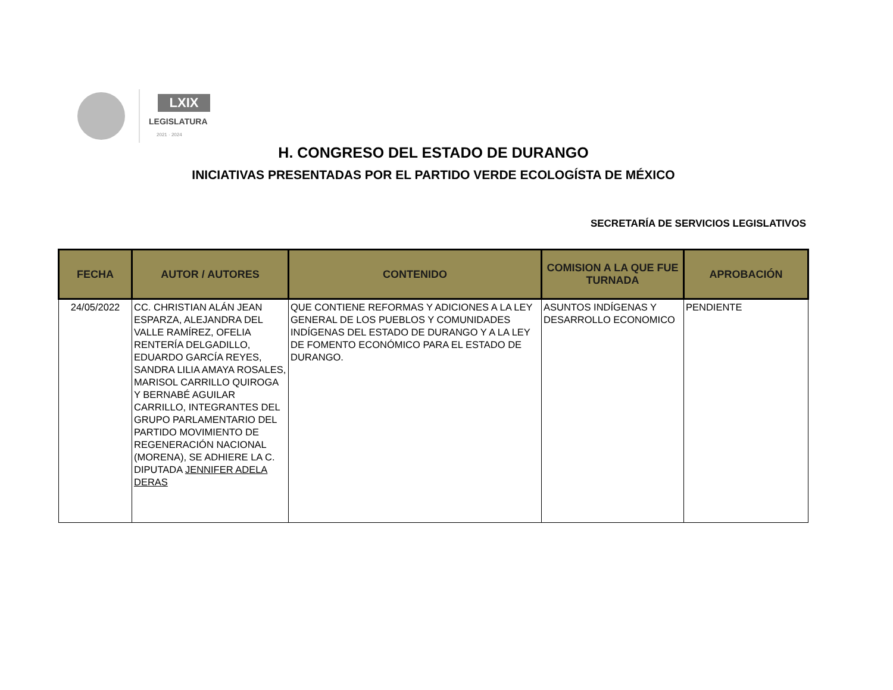LXIX
LEGISLATURA
2021 · 2024
H. CONGRESO DEL ESTADO DE DURANGO
INICIATIVAS PRESENTADAS POR EL PARTIDO VERDE ECOLOGÍSTA DE MÉXICO
SECRETARÍA DE SERVICIOS LEGISLATIVOS
| FECHA | AUTOR / AUTORES | CONTENIDO | COMISION A LA QUE FUE TURNADA | APROBACIÓN |
| --- | --- | --- | --- | --- |
| 24/05/2022 | CC. CHRISTIAN ALÁN JEAN ESPARZA, ALEJANDRA DEL VALLE RAMÍREZ, OFELIA RENTERÍA DELGADILLO, EDUARDO GARCÍA REYES, SANDRA LILIA AMAYA ROSALES, MARISOL CARRILLO QUIROGA Y BERNABÉ AGUILAR CARRILLO, INTEGRANTES DEL GRUPO PARLAMENTARIO DEL PARTIDO MOVIMIENTO DE REGENERACIÓN NACIONAL (MORENA), SE ADHIERE LA C. DIPUTADA JENNIFER ADELA DERAS | QUE CONTIENE REFORMAS Y ADICIONES A LA LEY GENERAL DE LOS PUEBLOS Y COMUNIDADES INDÍGENAS DEL ESTADO DE DURANGO Y A LA LEY DE FOMENTO ECONÓMICO PARA EL ESTADO DE DURANGO. | ASUNTOS INDÍGENAS Y DESARROLLO ECONOMICO | PENDIENTE |